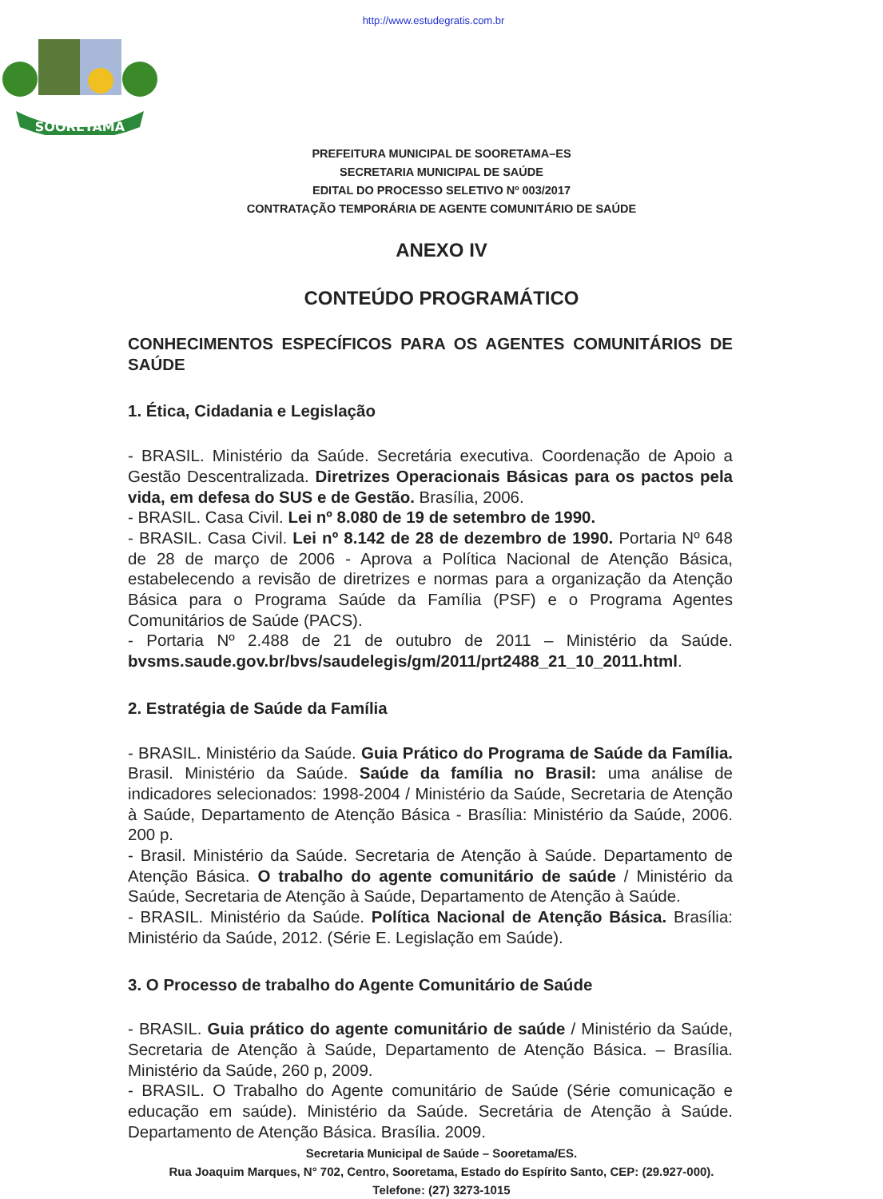http://www.estudegratis.com.br
SOORETAMA
PREFEITURA MUNICIPAL DE SOORETAMA–ES
SECRETARIA MUNICIPAL DE SAÚDE
EDITAL DO PROCESSO SELETIVO Nº 003/2017
CONTRATAÇÃO TEMPORÁRIA DE AGENTE COMUNITÁRIO DE SAÚDE
ANEXO IV
CONTEÚDO PROGRAMÁTICO
CONHECIMENTOS ESPECÍFICOS PARA OS AGENTES COMUNITÁRIOS DE SAÚDE
1. Ética, Cidadania e Legislação
- BRASIL. Ministério da Saúde. Secretária executiva. Coordenação de Apoio a Gestão Descentralizada. Diretrizes Operacionais Básicas para os pactos pela vida, em defesa do SUS e de Gestão. Brasília, 2006.
- BRASIL. Casa Civil. Lei nº 8.080 de 19 de setembro de 1990.
- BRASIL. Casa Civil. Lei nº 8.142 de 28 de dezembro de 1990. Portaria Nº 648 de 28 de março de 2006 - Aprova a Política Nacional de Atenção Básica, estabelecendo a revisão de diretrizes e normas para a organização da Atenção Básica para o Programa Saúde da Família (PSF) e o Programa Agentes Comunitários de Saúde (PACS).
- Portaria Nº 2.488 de 21 de outubro de 2011 – Ministério da Saúde. bvsms.saude.gov.br/bvs/saudelegis/gm/2011/prt2488_21_10_2011.html.
2. Estratégia de Saúde da Família
- BRASIL. Ministério da Saúde. Guia Prático do Programa de Saúde da Família. Brasil. Ministério da Saúde. Saúde da família no Brasil: uma análise de indicadores selecionados: 1998-2004 / Ministério da Saúde, Secretaria de Atenção à Saúde, Departamento de Atenção Básica - Brasília: Ministério da Saúde, 2006. 200 p.
- Brasil. Ministério da Saúde. Secretaria de Atenção à Saúde. Departamento de Atenção Básica. O trabalho do agente comunitário de saúde / Ministério da Saúde, Secretaria de Atenção à Saúde, Departamento de Atenção à Saúde.
- BRASIL. Ministério da Saúde. Política Nacional de Atenção Básica. Brasília: Ministério da Saúde, 2012. (Série E. Legislação em Saúde).
3. O Processo de trabalho do Agente Comunitário de Saúde
- BRASIL. Guia prático do agente comunitário de saúde / Ministério da Saúde, Secretaria de Atenção à Saúde, Departamento de Atenção Básica. – Brasília. Ministério da Saúde, 260 p, 2009.
- BRASIL. O Trabalho do Agente comunitário de Saúde (Série comunicação e educação em saúde). Ministério da Saúde. Secretária de Atenção à Saúde. Departamento de Atenção Básica. Brasília. 2009.
Secretaria Municipal de Saúde – Sooretama/ES.
Rua Joaquim Marques, N° 702, Centro, Sooretama, Estado do Espírito Santo, CEP: (29.927-000).
Telefone: (27) 3273-1015